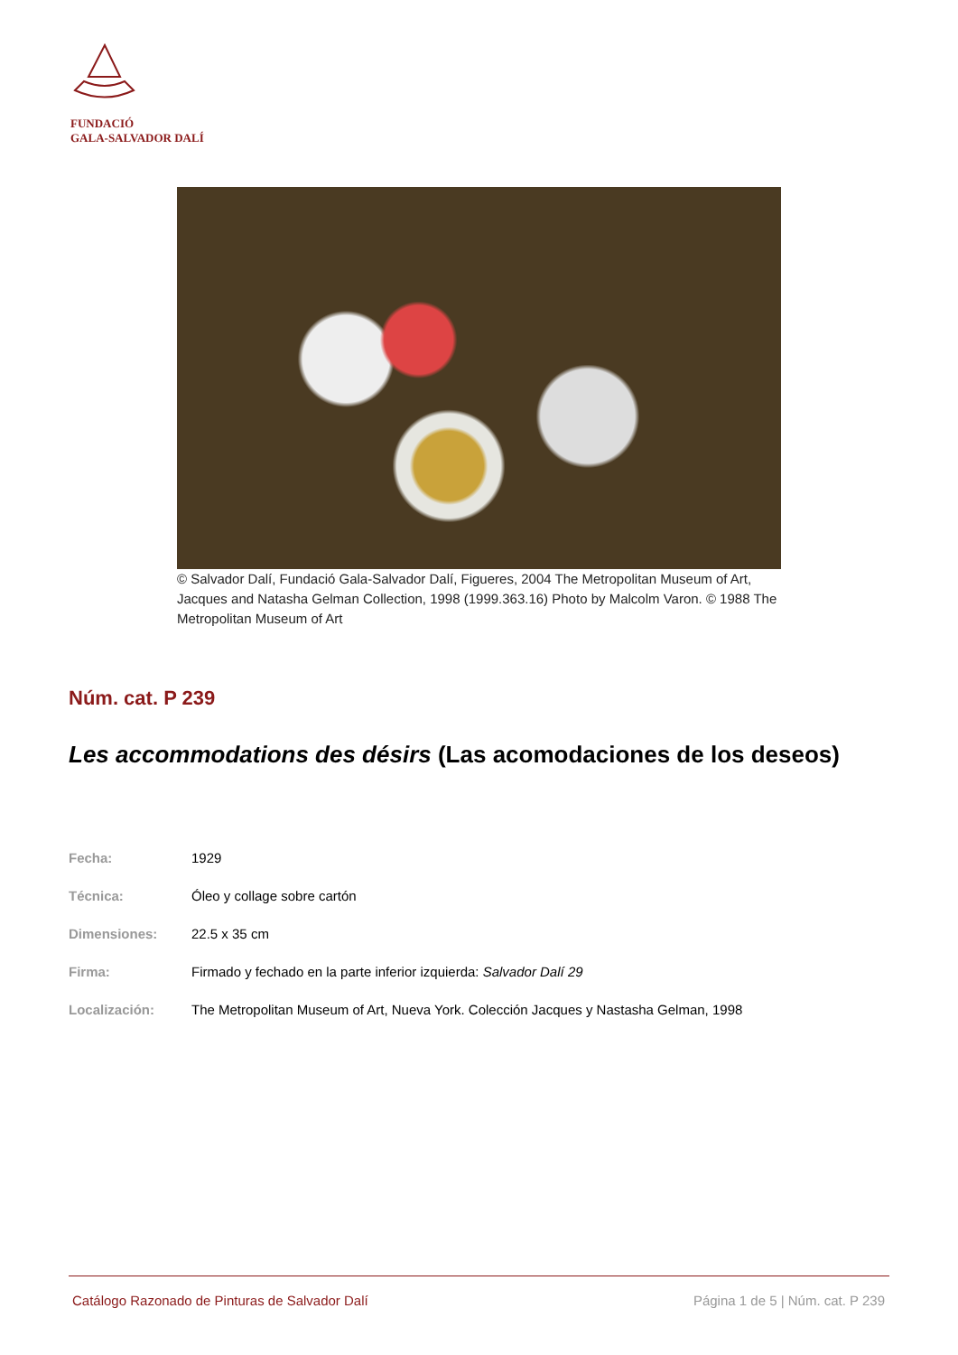FUNDACIÓ
GALA-SALVADOR DALÍ
© Salvador Dalí, Fundació Gala-Salvador Dalí, Figueres, 2004 The Metropolitan Museum of Art, Jacques and Natasha Gelman Collection, 1998 (1999.363.16) Photo by Malcolm Varon. © 1988 The Metropolitan Museum of Art
Núm. cat. P 239
Les accommodations des désirs (Las acomodaciones de los deseos)
| Fecha: | 1929 |
| Técnica: | Óleo y collage sobre cartón |
| Dimensiones: | 22.5 x 35 cm |
| Firma: | Firmado y fechado en la parte inferior izquierda: Salvador Dalí 29 |
| Localización: | The Metropolitan Museum of Art, Nueva York. Colección Jacques y Nastasha Gelman, 1998 |
Catálogo Razonado de Pinturas de Salvador Dalí Página 1 de 5 | Núm. cat. P 239